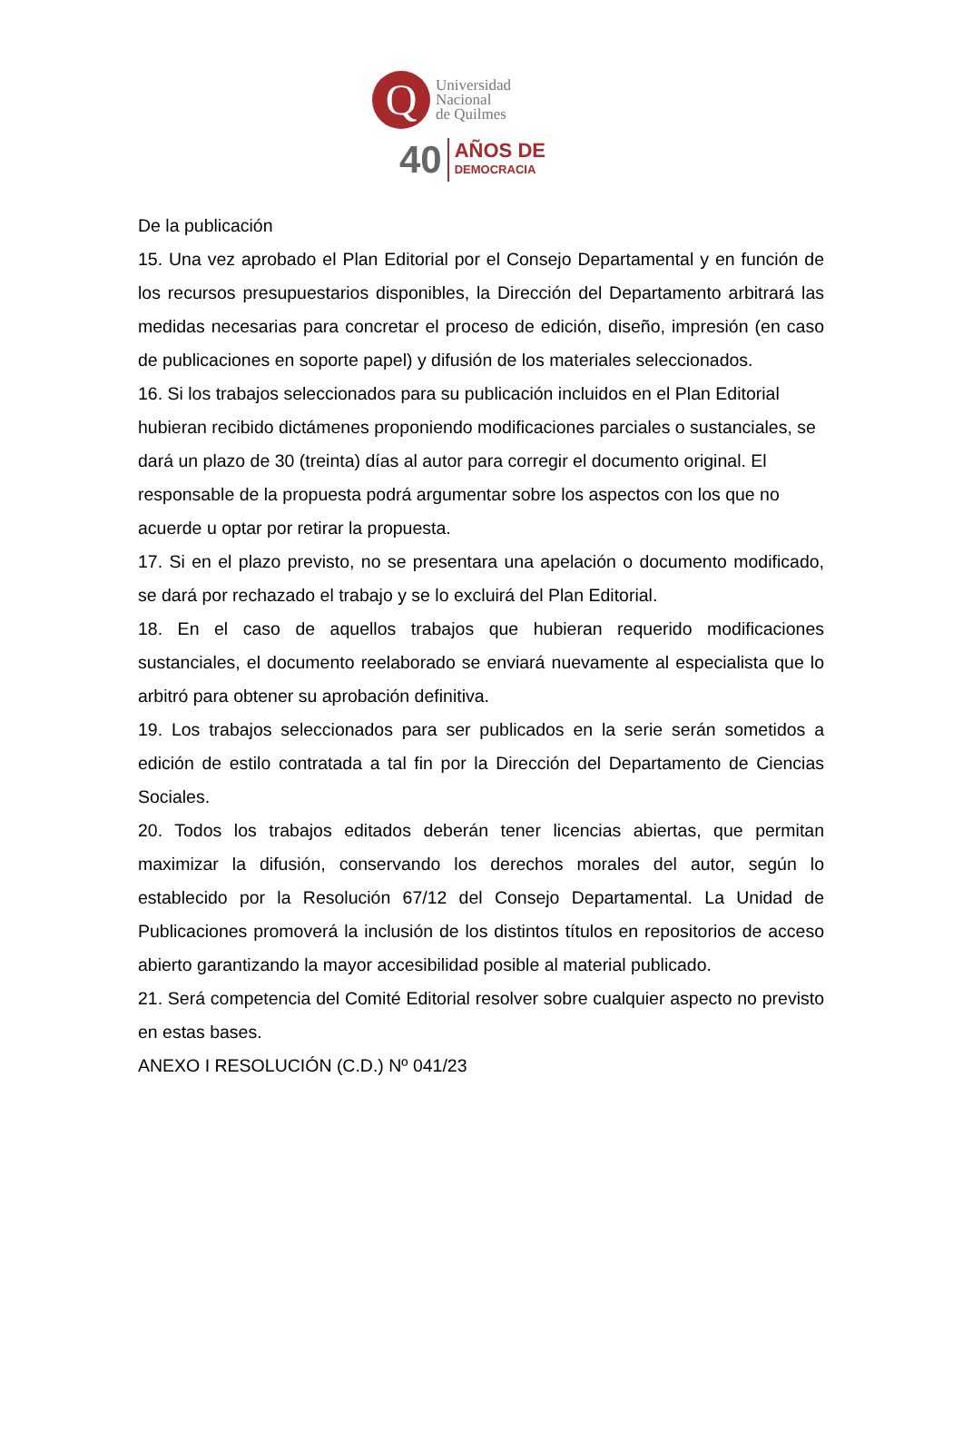Q
Universidad
Nacional
de Quilmes
40
AÑOS DE
DEMOCRACIA
De la publicación
15. Una vez aprobado el Plan Editorial por el Consejo Departamental y en función de los recursos presupuestarios disponibles, la Dirección del Departamento arbitrará las medidas necesarias para concretar el proceso de edición, diseño, impresión (en caso de publicaciones en soporte papel) y difusión de los materiales seleccionados.
16. Si los trabajos seleccionados para su publicación incluidos en el Plan Editorial hubieran recibido dictámenes proponiendo modificaciones parciales o sustanciales, se dará un plazo de 30 (treinta) días al autor para corregir el documento original. El responsable de la propuesta podrá argumentar sobre los aspectos con los que no acuerde u optar por retirar la propuesta.
17. Si en el plazo previsto, no se presentara una apelación o documento modificado, se dará por rechazado el trabajo y se lo excluirá del Plan Editorial.
18. En el caso de aquellos trabajos que hubieran requerido modificaciones sustanciales, el documento reelaborado se enviará nuevamente al especialista que lo arbitró para obtener su aprobación definitiva.
19. Los trabajos seleccionados para ser publicados en la serie serán sometidos a edición de estilo contratada a tal fin por la Dirección del Departamento de Ciencias Sociales.
20. Todos los trabajos editados deberán tener licencias abiertas, que permitan maximizar la difusión, conservando los derechos morales del autor, según lo establecido por la Resolución 67/12 del Consejo Departamental. La Unidad de Publicaciones promoverá la inclusión de los distintos títulos en repositorios de acceso abierto garantizando la mayor accesibilidad posible al material publicado.
21. Será competencia del Comité Editorial resolver sobre cualquier aspecto no previsto en estas bases.
ANEXO I RESOLUCIÓN (C.D.) Nº 041/23